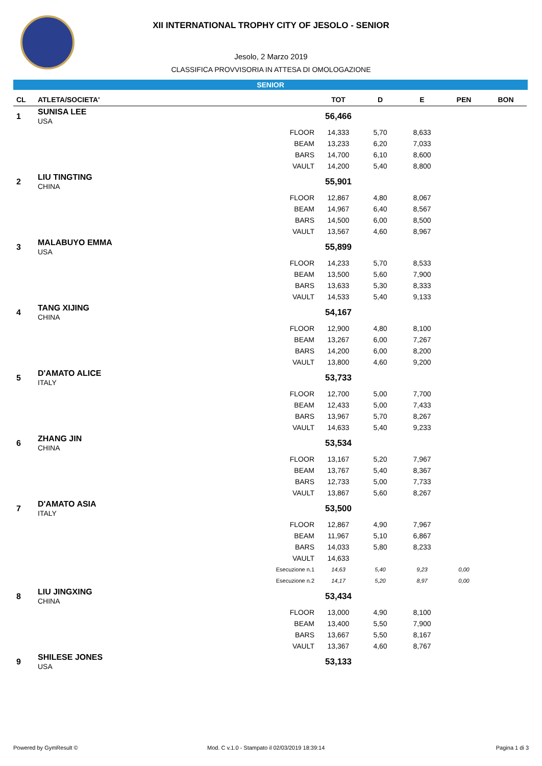XII INTERNATIONAL TROPHY CITY OF JESOLO - SENIOR
Jesolo, 2 Marzo 2019
CLASSIFICA PROVVISORIA IN ATTESA DI OMOLOGAZIONE
SENIOR
| CL | ATLETA/SOCIETA' | | TOT | D | E | PEN | BON |
| --- | --- | --- | --- | --- | --- | --- | --- |
| 1 | SUNISA LEE USA | | 56,466 | | | | |
| | | FLOOR | 14,333 | 5,70 | 8,633 | | |
| | | BEAM | 13,233 | 6,20 | 7,033 | | |
| | | BARS | 14,700 | 6,10 | 8,600 | | |
| | | VAULT | 14,200 | 5,40 | 8,800 | | |
| 2 | LIU TINGTING CHINA | | 55,901 | | | | |
| | | FLOOR | 12,867 | 4,80 | 8,067 | | |
| | | BEAM | 14,967 | 6,40 | 8,567 | | |
| | | BARS | 14,500 | 6,00 | 8,500 | | |
| | | VAULT | 13,567 | 4,60 | 8,967 | | |
| 3 | MALABUYO EMMA USA | | 55,899 | | | | |
| | | FLOOR | 14,233 | 5,70 | 8,533 | | |
| | | BEAM | 13,500 | 5,60 | 7,900 | | |
| | | BARS | 13,633 | 5,30 | 8,333 | | |
| | | VAULT | 14,533 | 5,40 | 9,133 | | |
| 4 | TANG XIJING CHINA | | 54,167 | | | | |
| | | FLOOR | 12,900 | 4,80 | 8,100 | | |
| | | BEAM | 13,267 | 6,00 | 7,267 | | |
| | | BARS | 14,200 | 6,00 | 8,200 | | |
| | | VAULT | 13,800 | 4,60 | 9,200 | | |
| 5 | D'AMATO ALICE ITALY | | 53,733 | | | | |
| | | FLOOR | 12,700 | 5,00 | 7,700 | | |
| | | BEAM | 12,433 | 5,00 | 7,433 | | |
| | | BARS | 13,967 | 5,70 | 8,267 | | |
| | | VAULT | 14,633 | 5,40 | 9,233 | | |
| 6 | ZHANG JIN CHINA | | 53,534 | | | | |
| | | FLOOR | 13,167 | 5,20 | 7,967 | | |
| | | BEAM | 13,767 | 5,40 | 8,367 | | |
| | | BARS | 12,733 | 5,00 | 7,733 | | |
| | | VAULT | 13,867 | 5,60 | 8,267 | | |
| 7 | D'AMATO ASIA ITALY | | 53,500 | | | | |
| | | FLOOR | 12,867 | 4,90 | 7,967 | | |
| | | BEAM | 11,967 | 5,10 | 6,867 | | |
| | | BARS | 14,033 | 5,80 | 8,233 | | |
| | | VAULT | 14,633 | | | | |
| | | Esecuzione n.1 | 14,63 | 5,40 | 9,23 | 0,00 | |
| | | Esecuzione n.2 | 14,17 | 5,20 | 8,97 | 0,00 | |
| 8 | LIU JINGXING CHINA | | 53,434 | | | | |
| | | FLOOR | 13,000 | 4,90 | 8,100 | | |
| | | BEAM | 13,400 | 5,50 | 7,900 | | |
| | | BARS | 13,667 | 5,50 | 8,167 | | |
| | | VAULT | 13,367 | 4,60 | 8,767 | | |
| 9 | SHILESE JONES USA | | 53,133 | | | | |
Powered by GymResult ©
Mod. C v.1.0 - Stampato il 02/03/2019 18:39:14
Pagina 1 di 3